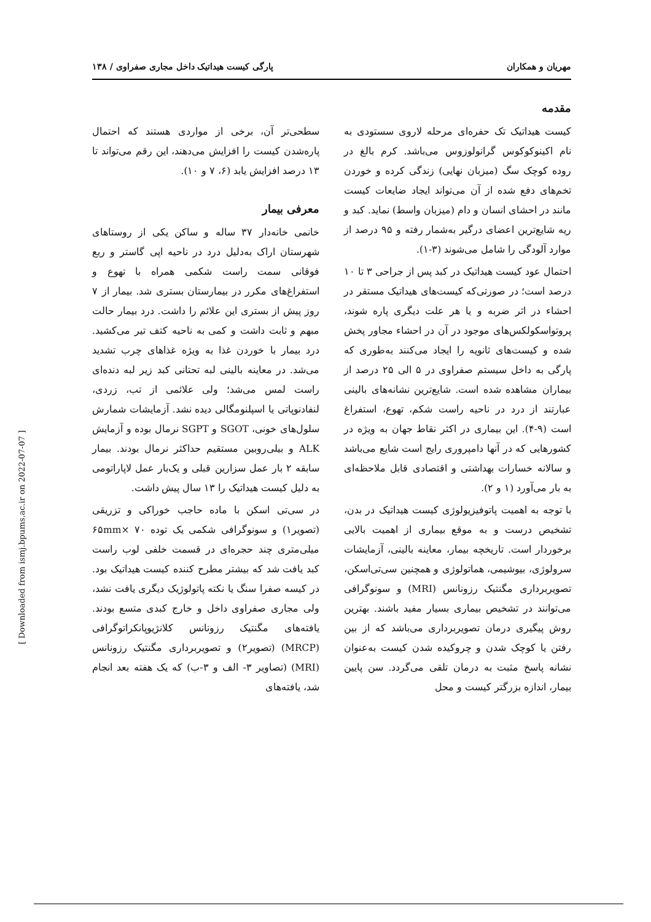مهریان و همکاران پارگی کیست هیداتیک داخل مجاری صفراوی / ۱۳۸
مقدمه
کیست هیداتیک تک حفره‌ای مرحله لاروی سستودی به نام اکینوکوکوس گرانولوزوس می‌باشد. کرم بالغ در روده کوچک سگ (میزبان نهایی) زندگی کرده و خوردن تخم‌های دفع شده از آن می‌تواند ایجاد ضایعات کیست مانند در احشای انسان و دام (میزبان واسط) نماید. کبد و ریه شایع‌ترین اعضای درگیر به‌شمار رفته و ۹۵ درصد از موارد آلودگی را شامل می‌شوند (۳-۱).
احتمال عود کیست هیداتیک در کبد پس از جراحی ۳ تا ۱۰ درصد است؛ در صورتی‌که کیست‌های هیداتیک مستقر در احشاء در اثر ضربه و یا هر علت دیگری پاره شوند، پروتواسکولکس‌های موجود در آن در احشاء مجاور پخش شده و کیست‌های ثانویه را ایجاد می‌کنند به‌طوری که پارگی به داخل سیستم صفراوی در ۵ الی ۲۵ درصد از بیماران مشاهده شده است. شایع‌ترین نشانه‌های بالینی عبارتند از درد در ناحیه راست شکم، تهوع، استفراغ است (۹-۴). این بیماری در اکثر نقاط جهان به ویژه در کشورهایی که در آنها دامپروری رایج است شایع می‌باشد و سالانه خسارات بهداشتی و اقتصادی قابل ملاحظه‌ای به بار می‌آورد (۱ و ۲).
با توجه به اهمیت پاتوفیزیولوژی کیست هیداتیک در بدن، تشخیص درست و به موقع بیماری از اهمیت بالایی برخوردار است. تاریخچه بیمار، معاینه بالینی، آزمایشات سرولوژی، بیوشیمی، هماتولوژی و همچنین سی‌تی‌اسکن، تصویربرداری مگنتیک رزونانس (MRI) و سونوگرافی می‌توانند در تشخیص بیماری بسیار مفید باشند. بهترین روش پیگیری درمان تصویربرداری می‌باشد که از بین رفتن یا کوچک شدن و چروکیده شدن کیست به‌عنوان نشانه پاسخ مثبت به درمان تلقی می‌گردد. سن پایین بیمار، اندازه بزرگتر کیست و محل
سطحی‌تر آن، برخی از مواردی هستند که احتمال پاره‌شدن کیست را افزایش می‌دهند، این رقم می‌تواند تا ۱۳ درصد افزایش یابد (۶، ۷ و ۱۰).
معرفی بیمار
خانمی خانه‌دار ۳۷ ساله و ساکن یکی از روستاهای شهرستان اراک به‌دلیل درد در ناحیه اپی گاستر و ربع فوقانی سمت راست شکمی همراه با تهوع و استفراغ‌های مکرر در بیمارستان بستری شد. بیمار از ۷ روز پیش از بستری این علائم را داشت. درد بیمار حالت مبهم و ثابت داشت و کمی به ناحیه کتف تیر می‌کشید. درد بیمار با خوردن غذا به ویژه غذاهای چرب تشدید می‌شد. در معاینه بالینی لبه تحتانی کبد زیر لبه دنده‌ای راست لمس می‌شد؛ ولی علائمی از تب، زردی، لنفادنوپاتی یا اسپلنومگالی دیده نشد. آزمایشات شمارش سلول‌های خونی، SGOT و SGPT نرمال بوده و آزمایش ALK و بیلی‌روبین مستقیم حداکثر نرمال بودند. بیمار سابقه ۲ بار عمل سزارین قبلی و یک‌بار عمل لاپاراتومی به دلیل کیست هیداتیک را ۱۳ سال پیش داشت.
در سی‌تی اسکن با ماده حاجب خوراکی و تزریقی (تصویر۱) و سونوگرافی شکمی یک توده ۶۵mm× ۷۰ میلی‌متری چند حجره‌ای در قسمت خلفی لوب راست کبد یافت شد که بیشتر مطرح کننده کیست هیداتیک بود. در کیسه صفرا سنگ یا نکته پاتولوژیک دیگری یافت نشد، ولی مجاری صفراوی داخل و خارج کبدی متسع بودند. یافته‌های مگنتیک رزونانس کلانژیوپانکراتوگرافی (MRCP) (تصویر۲) و تصویربرداری مگنتیک رزونانس (MRI) (تصاویر ۳- الف و ۳-ب) که یک هفته بعد انجام شد، یافته‌های
[ Downloaded from ismj.bpums.ac.ir on 2022-07-07 ]